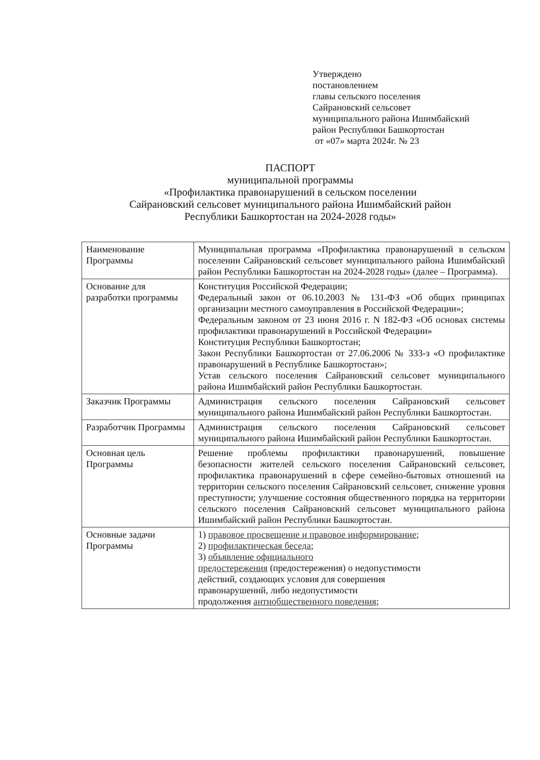Утверждено
постановлением
главы сельского поселения
Сайрановский сельсовет
муниципального района Ишимбайский
район Республики Башкортостан
от «07» марта 2024г. № 23
ПАСПОРТ
муниципальной программы
«Профилактика правонарушений в сельском поселении
Сайрановский сельсовет муниципального района Ишимбайский район
Республики Башкортостан на 2024-2028 годы»
| Наименование Программы | Муниципальная программа «Профилактика правонарушений в сельском поселении Сайрановский сельсовет муниципального района Ишимбайский район Республики Башкортостан на 2024-2028 годы» (далее – Программа). |
| Основание для разработки программы | Конституция Российской Федерации; Федеральный закон от 06.10.2003 № 131-ФЗ «Об общих принципах организации местного самоуправления в Российской Федерации»; Федеральным законом от 23 июня 2016 г. N 182-ФЗ «Об основах системы профилактики правонарушений в Российской Федерации» Конституция Республики Башкортостан; Закон Республики Башкортостан от 27.06.2006 № 333-з «О профилактике правонарушений в Республике Башкортостан»; Устав сельского поселения Сайрановский сельсовет муниципального района Ишимбайский район Республики Башкортостан. |
| Заказчик Программы | Администрация сельского поселения Сайрановский сельсовет муниципального района Ишимбайский район Республики Башкортостан. |
| Разработчик Программы | Администрация сельского поселения Сайрановский сельсовет муниципального района Ишимбайский район Республики Башкортостан. |
| Основная цель Программы | Решение проблемы профилактики правонарушений, повышение безопасности жителей сельского поселения Сайрановский сельсовет, профилактика правонарушений в сфере семейно-бытовых отношений на территории сельского поселения Сайрановский сельсовет, снижение уровня преступности; улучшение состояния общественного порядка на территории сельского поселения Сайрановский сельсовет муниципального района Ишимбайский район Республики Башкортостан. |
| Основные задачи Программы | 1) правовое просвещение и правовое информирование ; 2) профилактическая беседа ; 3) объявление официального предостережения (предостережения) о недопустимости действий, создающих условия для совершения правонарушений, либо недопустимости продолжения антиобщественного поведения ; |